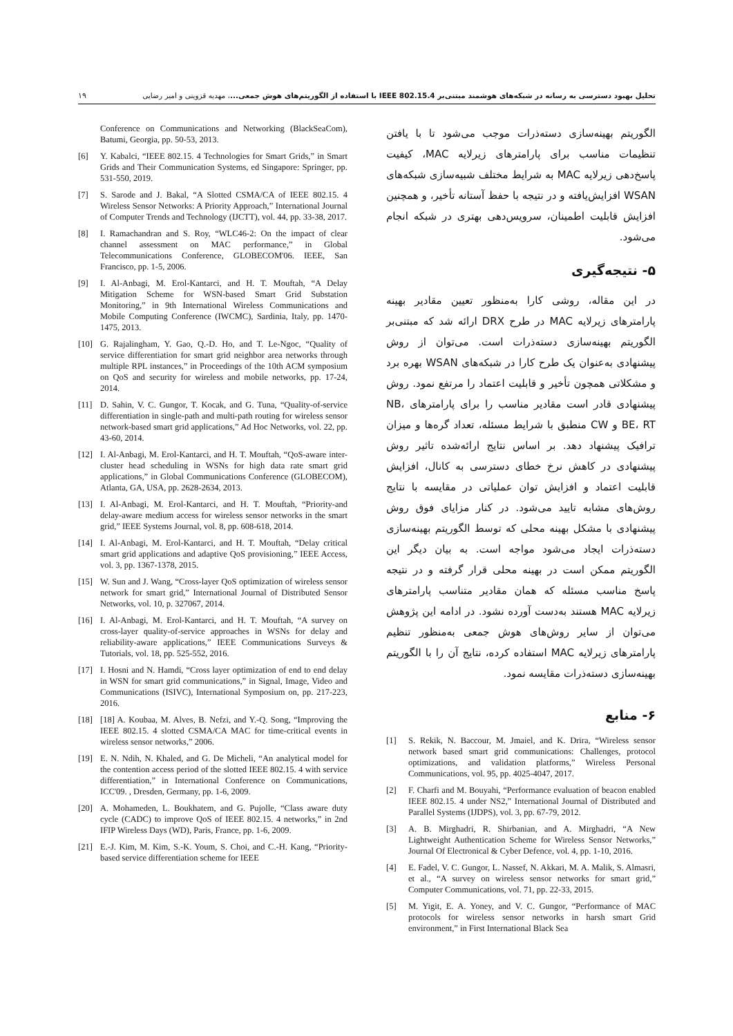۱۹ تحلیل بهبود دسترسی به رسانه در شبکه‌های هوشمند مبتنی‌بر IEEE 802.15.4 با استفاده از الگوریتم‌های هوش جمعی...، مهدیه قزوینی و امیر رضایی
الگوریتم بهینه‌سازی دسته‌ذرات موجب می‌شود تا با یافتن تنظیمات مناسب برای پارامترهای زیرلایه MAC، کیفیت پاسخ‌دهی زیرلایه MAC به شرایط مختلف شبیه‌سازی شبکه‌های WSAN افزایش‌یافته و در نتیجه با حفظ آستانه تأخیر، و همچنین افزایش قابلیت اطمینان، سرویس‌دهی بهتری در شبکه انجام می‌شود.
۵- نتیجه‌گیری
در این مقاله، روشی کارا به‌منظور تعیین مقادیر بهینه پارامترهای زیرلایه MAC در طرح DRX ارائه شد که مبتنی‌بر الگوریتم بهینه‌سازی دسته‌ذرات است. می‌توان از روش پیشنهادی به‌عنوان یک طرح کارا در شبکه‌های WSAN بهره برد و مشکلاتی همچون تأخیر و قابلیت اعتماد را مرتفع نمود. روش پیشنهادی قادر است مقادیر مناسب را برای پارامترهای NB، BE، RT و CW منطبق با شرایط مسئله، تعداد گره‌ها و میزان ترافیک پیشنهاد دهد. بر اساس نتایج ارائه‌شده تاثیر روش پیشنهادی در کاهش نرخ خطای دسترسی به کانال، افزایش قابلیت اعتماد و افزایش توان عملیاتی در مقایسه با نتایج روش‌های مشابه تایید می‌شود. در کنار مزایای فوق روش پیشنهادی با مشکل بهینه محلی که توسط الگوریتم بهینه‌سازی دسته‌ذرات ایجاد می‌شود مواجه است. به بیان دیگر این الگوریتم ممکن است در بهینه محلی قرار گرفته و در نتیجه پاسخ مناسب مسئله که همان مقادیر متناسب پارامترهای زیرلایه MAC هستند به‌دست آورده نشود. در ادامه این پژوهش می‌توان از سایر روش‌های هوش جمعی به‌منظور تنظیم پارامترهای زیرلایه MAC استفاده کرده، نتایج آن را با الگوریتم بهینه‌سازی دسته‌ذرات مقایسه نمود.
۶- منابع
[1] S. Rekik, N. Baccour, M. Jmaiel, and K. Drira, “Wireless sensor network based smart grid communications: Challenges, protocol optimizations, and validation platforms,” Wireless Personal Communications, vol. 95, pp. 4025-4047, 2017.
[2] F. Charfi and M. Bouyahi, “Performance evaluation of beacon enabled IEEE 802.15. 4 under NS2,” International Journal of Distributed and Parallel Systems (IJDPS), vol. 3, pp. 67-79, 2012.
[3] A. B. Mirghadri, R. Shirbanian, and A. Mirghadri, “A New Lightweight Authentication Scheme for Wireless Sensor Networks,” Journal Of Electronical & Cyber Defence, vol. 4, pp. 1-10, 2016.
[4] E. Fadel, V. C. Gungor, L. Nassef, N. Akkari, M. A. Malik, S. Almasri, et al., “A survey on wireless sensor networks for smart grid,” Computer Communications, vol. 71, pp. 22-33, 2015.
[5] M. Yigit, E. A. Yoney, and V. C. Gungor, “Performance of MAC protocols for wireless sensor networks in harsh smart Grid environment,” in First International Black Sea
Conference on Communications and Networking (BlackSeaCom), Batumi, Georgia, pp. 50-53, 2013.
[6] Y. Kabalci, “IEEE 802.15. 4 Technologies for Smart Grids,” in Smart Grids and Their Communication Systems, ed Singapore: Springer, pp. 531-550, 2019.
[7] S. Sarode and J. Bakal, “A Slotted CSMA/CA of IEEE 802.15. 4 Wireless Sensor Networks: A Priority Approach,” International Journal of Computer Trends and Technology (IJCTT), vol. 44, pp. 33-38, 2017.
[8] I. Ramachandran and S. Roy, “WLC46-2: On the impact of clear channel assessment on MAC performance,” in Global Telecommunications Conference, GLOBECOM'06. IEEE, San Francisco, pp. 1-5, 2006.
[9] I. Al-Anbagi, M. Erol-Kantarci, and H. T. Mouftah, “A Delay Mitigation Scheme for WSN-based Smart Grid Substation Monitoring,” in 9th International Wireless Communications and Mobile Computing Conference (IWCMC), Sardinia, Italy, pp. 1470-1475, 2013.
[10] G. Rajalingham, Y. Gao, Q.-D. Ho, and T. Le-Ngoc, “Quality of service differentiation for smart grid neighbor area networks through multiple RPL instances,” in Proceedings of the 10th ACM symposium on QoS and security for wireless and mobile networks, pp. 17-24, 2014.
[11] D. Sahin, V. C. Gungor, T. Kocak, and G. Tuna, “Quality-of-service differentiation in single-path and multi-path routing for wireless sensor network-based smart grid applications,” Ad Hoc Networks, vol. 22, pp. 43-60, 2014.
[12] I. Al-Anbagi, M. Erol-Kantarci, and H. T. Mouftah, “QoS-aware inter-cluster head scheduling in WSNs for high data rate smart grid applications,” in Global Communications Conference (GLOBECOM), Atlanta, GA, USA, pp. 2628-2634, 2013.
[13] I. Al-Anbagi, M. Erol-Kantarci, and H. T. Mouftah, “Priority-and delay-aware medium access for wireless sensor networks in the smart grid,” IEEE Systems Journal, vol. 8, pp. 608-618, 2014.
[14] I. Al-Anbagi, M. Erol-Kantarci, and H. T. Mouftah, “Delay critical smart grid applications and adaptive QoS provisioning,” IEEE Access, vol. 3, pp. 1367-1378, 2015.
[15] W. Sun and J. Wang, “Cross-layer QoS optimization of wireless sensor network for smart grid,” International Journal of Distributed Sensor Networks, vol. 10, p. 327067, 2014.
[16] I. Al-Anbagi, M. Erol-Kantarci, and H. T. Mouftah, “A survey on cross-layer quality-of-service approaches in WSNs for delay and reliability-aware applications,” IEEE Communications Surveys & Tutorials, vol. 18, pp. 525-552, 2016.
[17] I. Hosni and N. Hamdi, “Cross layer optimization of end to end delay in WSN for smart grid communications,” in Signal, Image, Video and Communications (ISIVC), International Symposium on, pp. 217-223, 2016.
[18] [18] A. Koubaa, M. Alves, B. Nefzi, and Y.-Q. Song, “Improving the IEEE 802.15. 4 slotted CSMA/CA MAC for time-critical events in wireless sensor networks,” 2006.
[19] E. N. Ndih, N. Khaled, and G. De Micheli, “An analytical model for the contention access period of the slotted IEEE 802.15. 4 with service differentiation,” in International Conference on Communications, ICC'09. , Dresden, Germany, pp. 1-6, 2009.
[20] A. Mohameden, L. Boukhatem, and G. Pujolle, “Class aware duty cycle (CADC) to improve QoS of IEEE 802.15. 4 networks,” in 2nd IFIP Wireless Days (WD), Paris, France, pp. 1-6, 2009.
[21] E.-J. Kim, M. Kim, S.-K. Youm, S. Choi, and C.-H. Kang, “Priority-based service differentiation scheme for IEEE